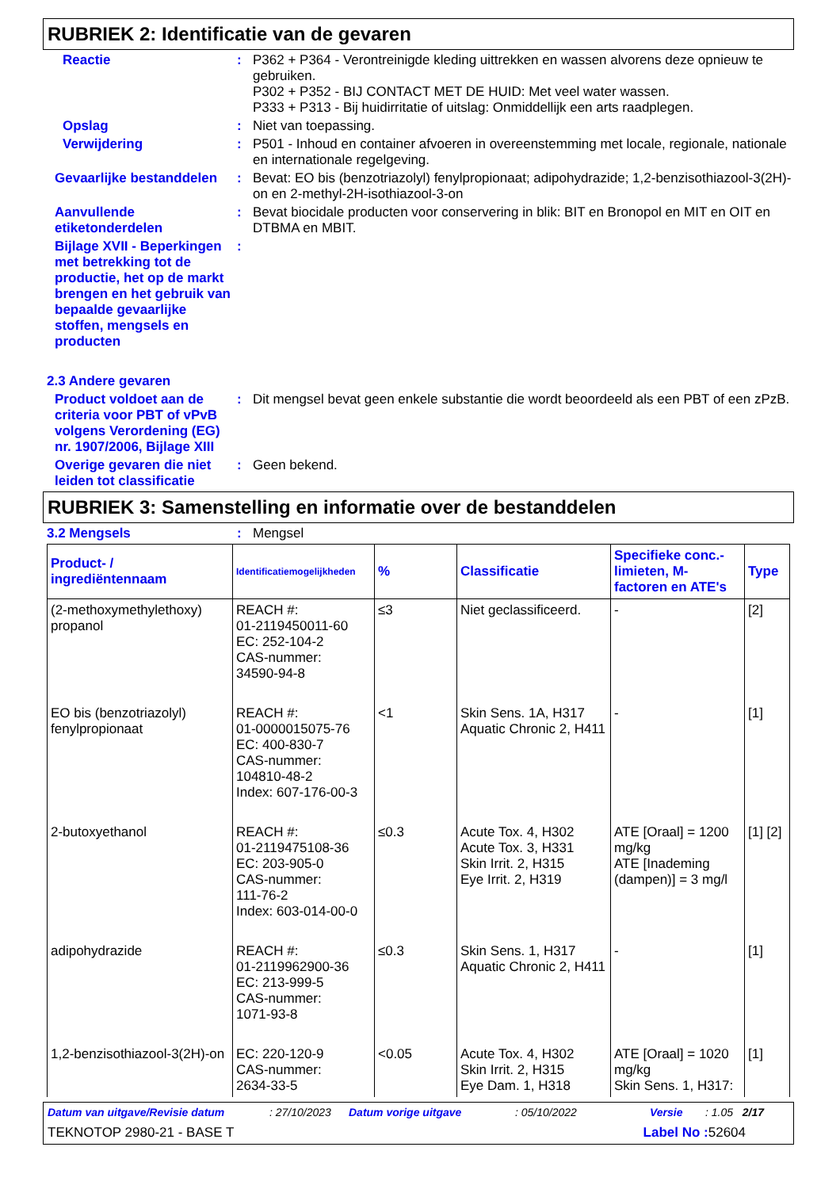RUBRIEK 2: Identificatie van de gevaren
Reactie :
P362 + P364 - Verontreinigde kleding uittrekken en wassen alvorens deze opnieuw te gebruiken.
P302 + P352 - BIJ CONTACT MET DE HUID: Met veel water wassen.
P333 + P313 - Bij huidirritatie of uitslag: Onmiddellijk een arts raadplegen.
Opslag :
Niet van toepassing.
Verwijdering :
P501 - Inhoud en container afvoeren in overeenstemming met locale, regionale, nationale en internationale regelgeving.
Gevaarlijke bestanddelen :
Bevat: EO bis (benzotriazolyl) fenylpropionaat; adipohydrazide; 1,2-benzisothiazool-3(2H)-on en 2-methyl-2H-isothiazool-3-on
Aanvullende etiketonderdelen
:
Bevat biocidale producten voor conservering in blik: BIT en Bronopol en MIT en OIT en DTBMA en MBIT.
Bijlage XVII - Beperkingen met betrekking tot de productie, het op de markt brengen en het gebruik van bepaalde gevaarlijke stoffen, mengsels en producten
:
2.3 Andere gevaren
Product voldoet aan de criteria voor PBT of vPvB volgens Verordening (EG) nr. 1907/2006, Bijlage XIII
:
Dit mengsel bevat geen enkele substantie die wordt beoordeeld als een PBT of een zPzB.
Overige gevaren die niet leiden tot classificatie
:
Geen bekend.
RUBRIEK 3: Samenstelling en informatie over de bestanddelen
3.2 Mengsels :
Mengsel
| Product- / ingrediëntennaam | Identificatiemogelijkheden | % | Classificatie | Specifieke conc.-limieten, M-factoren en ATE's | Type |
| --- | --- | --- | --- | --- | --- |
| (2-methoxymethylethoxy) propanol | REACH #: 01-2119450011-60 EC: 252-104-2 CAS-nummer: 34590-94-8 | ≤3 | Niet geclassificeerd. | - | [2] |
| EO bis (benzotriazolyl) fenylpropionaat | REACH #: 01-0000015075-76 EC: 400-830-7 CAS-nummer: 104810-48-2 Index: 607-176-00-3 | <1 | Skin Sens. 1A, H317 Aquatic Chronic 2, H411 | - | [1] |
| 2-butoxyethanol | REACH #: 01-2119475108-36 EC: 203-905-0 CAS-nummer: 111-76-2 Index: 603-014-00-0 | ≤0.3 | Acute Tox. 4, H302 Acute Tox. 3, H331 Skin Irrit. 2, H315 Eye Irrit. 2, H319 | ATE [Oraal] = 1200 mg/kg ATE [Inademing (dampen)] = 3 mg/l | [1] [2] |
| adipohydrazide | REACH #: 01-2119962900-36 EC: 213-999-5 CAS-nummer: 1071-93-8 | ≤0.3 | Skin Sens. 1, H317 Aquatic Chronic 2, H411 | - | [1] |
| 1,2-benzisothiazool-3(2H)-on | EC: 220-120-9 CAS-nummer: 2634-33-5 | <0.05 | Acute Tox. 4, H302 Skin Irrit. 2, H315 Eye Dam. 1, H318 | ATE [Oraal] = 1020 mg/kg Skin Sens. 1, H317: | [1] |
Datum van uitgave/Revisie datum: 27/10/2023 Datum vorige uitgave: 05/10/2022 Versie: 1.05 2/17
TEKNOTOP 2980-21 - BASE T Label No : 52604